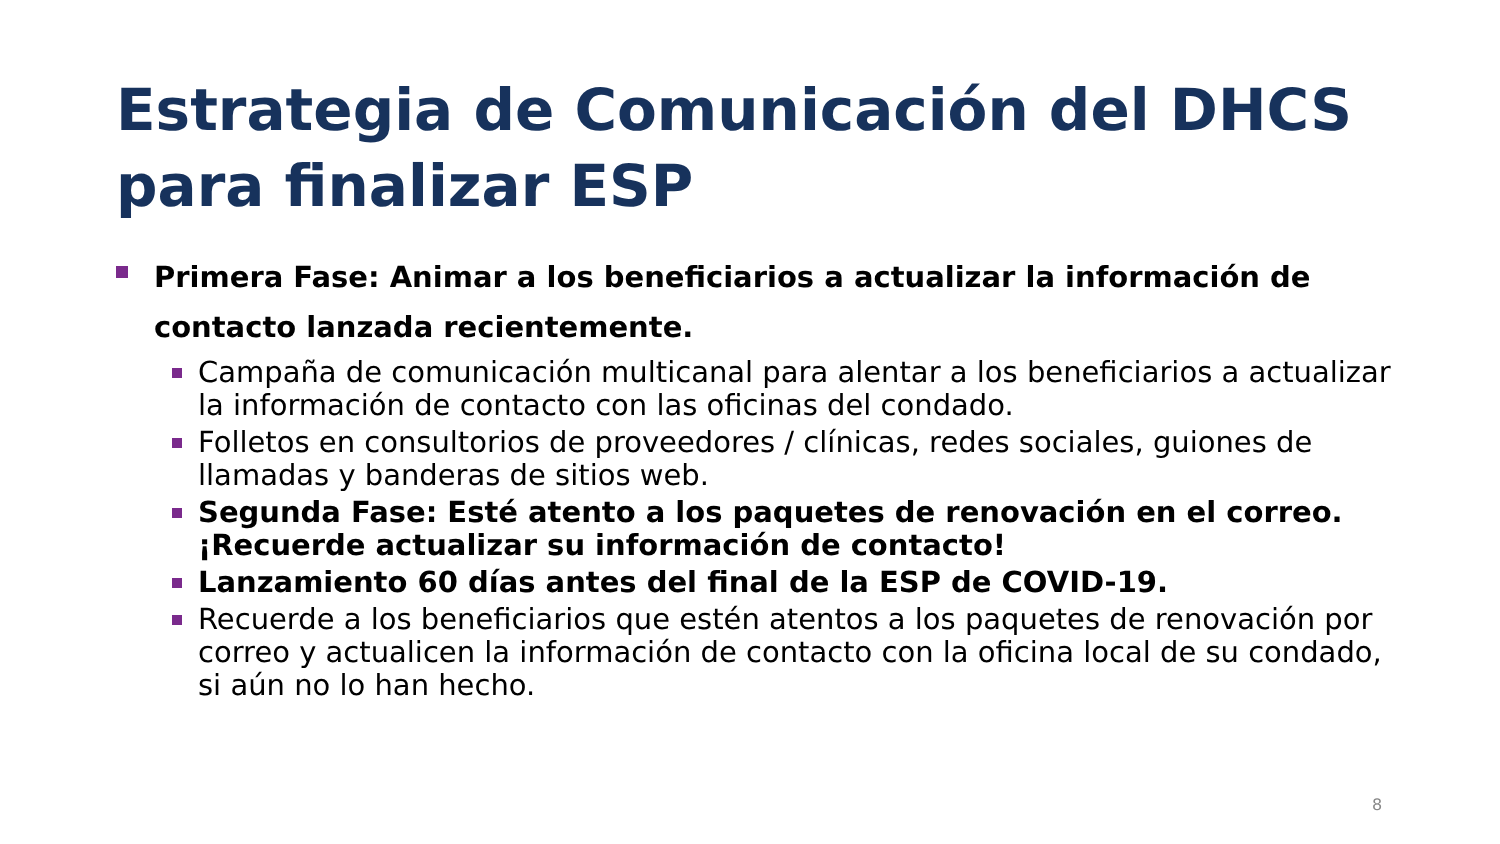Estrategia de Comunicación del DHCS para finalizar ESP
Primera Fase: Animar a los beneficiarios a actualizar la información de contacto lanzada recientemente.
Campaña de comunicación multicanal para alentar a los beneficiarios a actualizar la información de contacto con las oficinas del condado.
Folletos en consultorios de proveedores / clínicas, redes sociales, guiones de llamadas y banderas de sitios web.
Segunda Fase: Esté atento a los paquetes de renovación en el correo. ¡Recuerde actualizar su información de contacto!
Lanzamiento 60 días antes del final de la ESP de COVID-19.
Recuerde a los beneficiarios que estén atentos a los paquetes de renovación por correo y actualicen la información de contacto con la oficina local de su condado, si aún no lo han hecho.
8